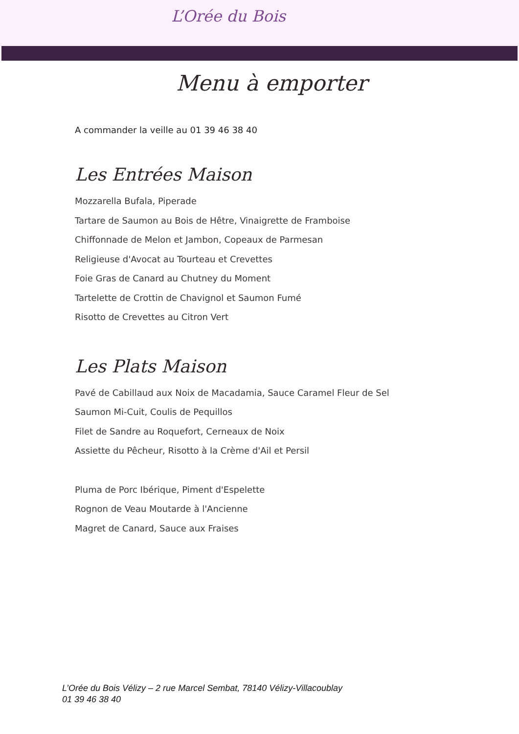L’Orée du Bois
Menu à emporter
A commander la veille au 01 39 46 38 40
Les Entrées Maison
Mozzarella Bufala, Piperade
Tartare de Saumon au Bois de Hêtre, Vinaigrette de Framboise
Chiffonnade de Melon et Jambon, Copeaux de Parmesan
Religieuse d'Avocat au Tourteau et Crevettes
Foie Gras de Canard au Chutney du Moment
Tartelette de Crottin de Chavignol et Saumon Fumé
Risotto de Crevettes au Citron Vert
Les Plats Maison
Pavé de Cabillaud aux Noix de Macadamia, Sauce Caramel Fleur de Sel
Saumon Mi-Cuit, Coulis de Pequillos
Filet de Sandre au Roquefort, Cerneaux de Noix
Assiette du Pêcheur, Risotto à la Crème d'Ail et Persil
Pluma de Porc Ibérique, Piment d'Espelette
Rognon de Veau Moutarde à l'Ancienne
Magret de Canard, Sauce aux Fraises
L’Orée du Bois Vélizy – 2 rue Marcel Sembat, 78140 Vélizy-Villacoublay
01 39 46 38 40